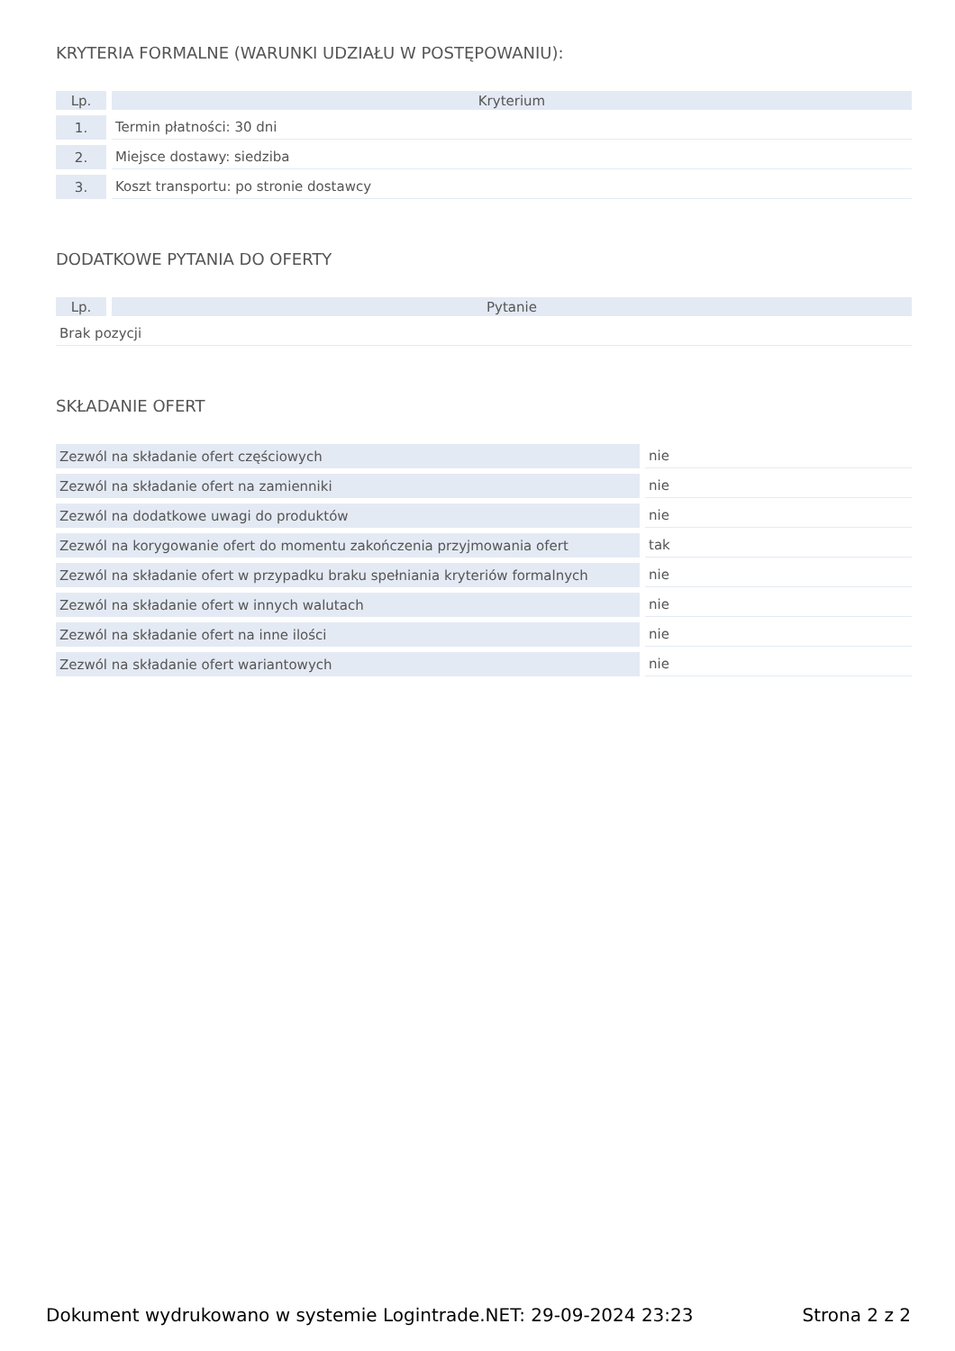KRYTERIA FORMALNE (WARUNKI UDZIAŁU W POSTĘPOWANIU):
| Lp. | Kryterium |
| --- | --- |
| 1. | Termin płatności: 30 dni |
| 2. | Miejsce dostawy: siedziba |
| 3. | Koszt transportu: po stronie dostawcy |
DODATKOWE PYTANIA DO OFERTY
| Lp. | Pytanie |
| --- | --- |
| Brak pozycji | |
SKŁADANIE OFERT
| Zezwól na składanie ofert częściowych | nie |
| Zezwól na składanie ofert na zamienniki | nie |
| Zezwól na dodatkowe uwagi do produktów | nie |
| Zezwól na korygowanie ofert do momentu zakończenia przyjmowania ofert | tak |
| Zezwól na składanie ofert w przypadku braku spełniania kryteriów formalnych | nie |
| Zezwól na składanie ofert w innych walutach | nie |
| Zezwól na składanie ofert na inne ilości | nie |
| Zezwól na składanie ofert wariantowych | nie |
Dokument wydrukowano w systemie Logintrade.NET: 29-09-2024 23:23 Strona 2 z 2